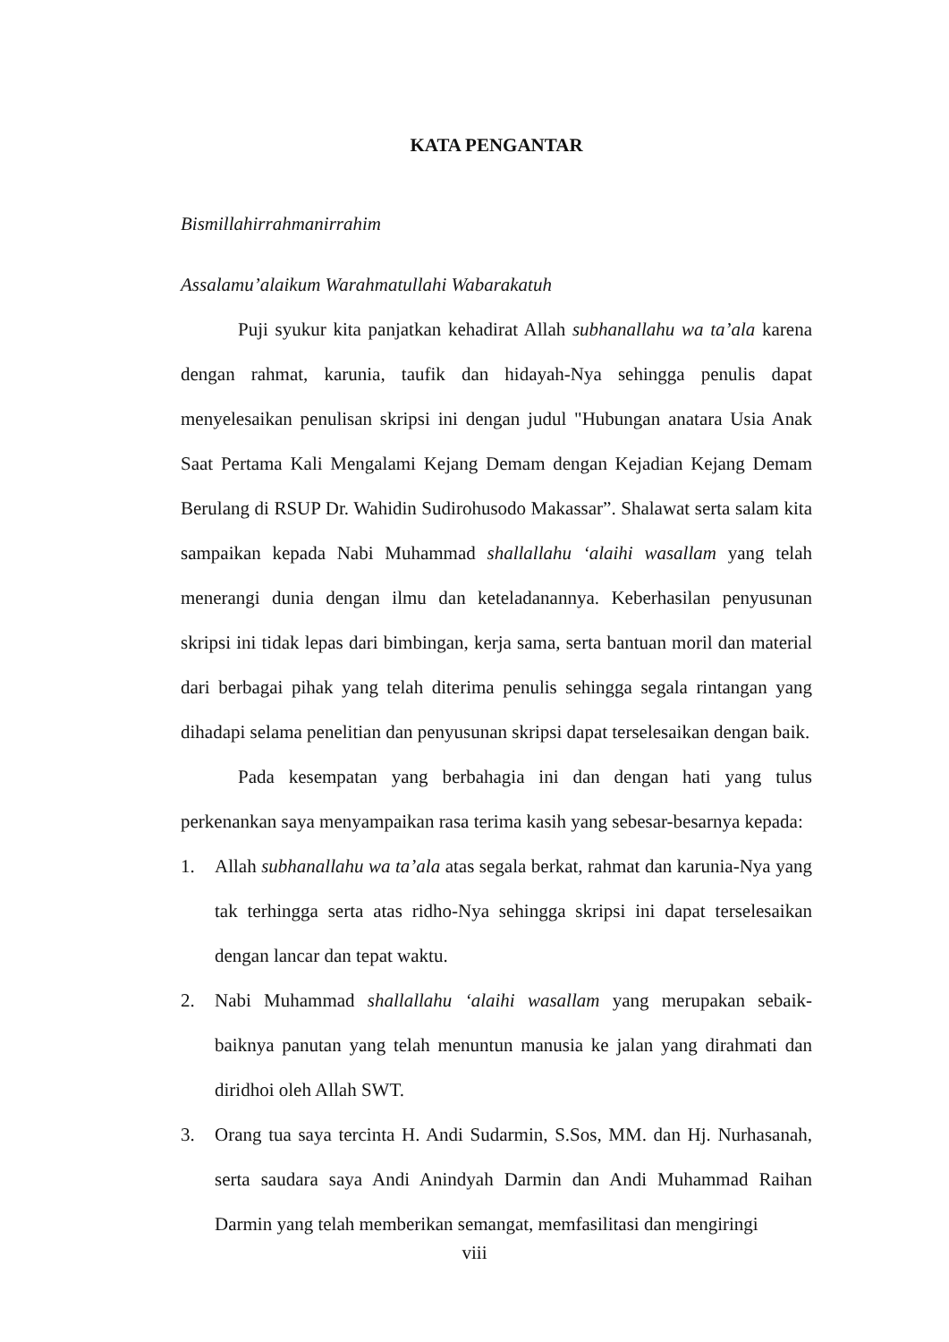KATA PENGANTAR
Bismillahirrahmanirrahim
Assalamu’alaikum Warahmatullahi Wabarakatuh
Puji syukur kita panjatkan kehadirat Allah subhanallahu wa ta’ala karena dengan rahmat, karunia, taufik dan hidayah-Nya sehingga penulis dapat menyelesaikan penulisan skripsi ini dengan judul "Hubungan anatara Usia Anak Saat Pertama Kali Mengalami Kejang Demam dengan Kejadian Kejang Demam Berulang di RSUP Dr. Wahidin Sudirohusodo Makassar”. Shalawat serta salam kita sampaikan kepada Nabi Muhammad shallallahu ‘alaihi wasallam yang telah menerangi dunia dengan ilmu dan keteladanannya. Keberhasilan penyusunan skripsi ini tidak lepas dari bimbingan, kerja sama, serta bantuan moril dan material dari berbagai pihak yang telah diterima penulis sehingga segala rintangan yang dihadapi selama penelitian dan penyusunan skripsi dapat terselesaikan dengan baik.
Pada kesempatan yang berbahagia ini dan dengan hati yang tulus perkenankan saya menyampaikan rasa terima kasih yang sebesar-besarnya kepada:
1. Allah subhanallahu wa ta’ala atas segala berkat, rahmat dan karunia-Nya yang tak terhingga serta atas ridho-Nya sehingga skripsi ini dapat terselesaikan dengan lancar dan tepat waktu.
2. Nabi Muhammad shallallahu ‘alaihi wasallam yang merupakan sebaik-baiknya panutan yang telah menuntun manusia ke jalan yang dirahmati dan diridhoi oleh Allah SWT.
3. Orang tua saya tercinta H. Andi Sudarmin, S.Sos, MM. dan Hj. Nurhasanah, serta saudara saya Andi Anindyah Darmin dan Andi Muhammad Raihan Darmin yang telah memberikan semangat, memfasilitasi dan mengiringi
viii